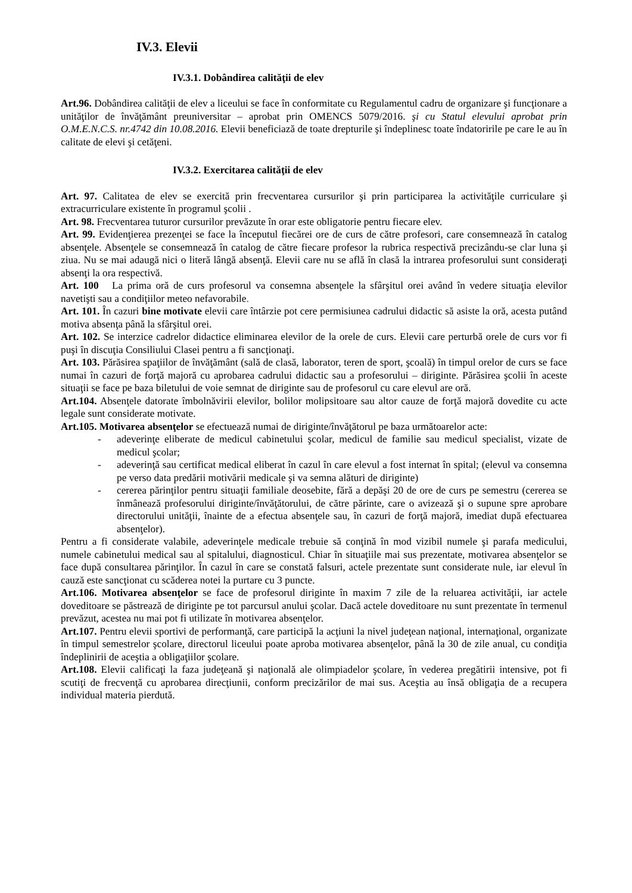IV.3. Elevii
IV.3.1. Dobândirea calităţii de elev
Art.96. Dobândirea calităţii de elev a liceului se face în conformitate cu Regulamentul cadru de organizare şi funcţionare a unităţilor de învăţământ preuniversitar – aprobat prin OMENCS 5079/2016. şi cu Statul elevului aprobat prin O.M.E.N.C.S. nr.4742 din 10.08.2016. Elevii beneficiază de toate drepturile şi îndeplinesc toate îndatoririle pe care le au în calitate de elevi şi cetăţeni.
IV.3.2. Exercitarea calităţii de elev
Art. 97. Calitatea de elev se exercită prin frecventarea cursurilor şi prin participarea la activităţile curriculare şi extracurriculare existente în programul şcolii .
Art. 98. Frecventarea tuturor cursurilor prevăzute în orar este obligatorie pentru fiecare elev.
Art. 99. Evidenţierea prezenţei se face la începutul fiecărei ore de curs de către profesori, care consemnează în catalog absenţele. Absenţele se consemnează în catalog de către fiecare profesor la rubrica respectivă precizându-se clar luna şi ziua. Nu se mai adaugă nici o literă lângă absenţă. Elevii care nu se află în clasă la intrarea profesorului sunt consideraţi absenţi la ora respectivă.
Art. 100 La prima oră de curs profesorul va consemna absenţele la sfârşitul orei având în vedere situaţia elevilor navetişti sau a condiţiilor meteo nefavorabile.
Art. 101. În cazuri bine motivate elevii care întârzie pot cere permisiunea cadrului didactic să asiste la oră, acesta putând motiva absenţa până la sfârşitul orei.
Art. 102. Se interzice cadrelor didactice eliminarea elevilor de la orele de curs. Elevii care perturbă orele de curs vor fi puşi în discuţia Consiliului Clasei pentru a fi sancţionaţi.
Art. 103. Părăsirea spaţiilor de învăţământ (sală de clasă, laborator, teren de sport, şcoală) în timpul orelor de curs se face numai în cazuri de forţă majoră cu aprobarea cadrului didactic sau a profesorului – diriginte. Părăsirea şcolii în aceste situaţii se face pe baza biletului de voie semnat de diriginte sau de profesorul cu care elevul are oră.
Art.104. Absenţele datorate îmbolnăvirii elevilor, bolilor molipsitoare sau altor cauze de forţă majoră dovedite cu acte legale sunt considerate motivate.
Art.105. Motivarea absenţelor se efectuează numai de diriginte/învăţătorul pe baza următoarelor acte:
- adeverinţe eliberate de medicul cabinetului şcolar, medicul de familie sau medicul specialist, vizate de medicul şcolar;
- adeverinţă sau certificat medical eliberat în cazul în care elevul a fost internat în spital; (elevul va consemna pe verso data predării motivării medicale şi va semna alături de diriginte)
- cererea părinţilor pentru situaţii familiale deosebite, fără a depăşi 20 de ore de curs pe semestru (cererea se înmânează profesorului diriginte/învăţătorului, de către părinte, care o avizează şi o supune spre aprobare directorului unităţii, înainte de a efectua absenţele sau, în cazuri de forţă majoră, imediat după efectuarea absenţelor).
Pentru a fi considerate valabile, adeverinţele medicale trebuie să conţină în mod vizibil numele şi parafa medicului, numele cabinetului medical sau al spitalului, diagnosticul. Chiar în situaţiile mai sus prezentate, motivarea absenţelor se face după consultarea părinţilor. În cazul în care se constată falsuri, actele prezentate sunt considerate nule, iar elevul în cauză este sancţionat cu scăderea notei la purtare cu 3 puncte.
Art.106. Motivarea absenţelor se face de profesorul diriginte în maxim 7 zile de la reluarea activităţii, iar actele doveditoare se păstrează de diriginte pe tot parcursul anului şcolar. Dacă actele doveditoare nu sunt prezentate în termenul prevăzut, acestea nu mai pot fi utilizate în motivarea absenţelor.
Art.107. Pentru elevii sportivi de performanţă, care participă la acţiuni la nivel judeţean naţional, internaţional, organizate în timpul semestrelor şcolare, directorul liceului poate aproba motivarea absenţelor, până la 30 de zile anual, cu condiţia îndeplinirii de aceştia a obligaţiilor şcolare.
Art.108. Elevii calificaţi la faza judeţeană şi naţională ale olimpiadelor şcolare, în vederea pregătirii intensive, pot fi scutiţi de frecvenţă cu aprobarea direcţiunii, conform precizărilor de mai sus. Aceştia au însă obligaţia de a recupera individual materia pierdută.